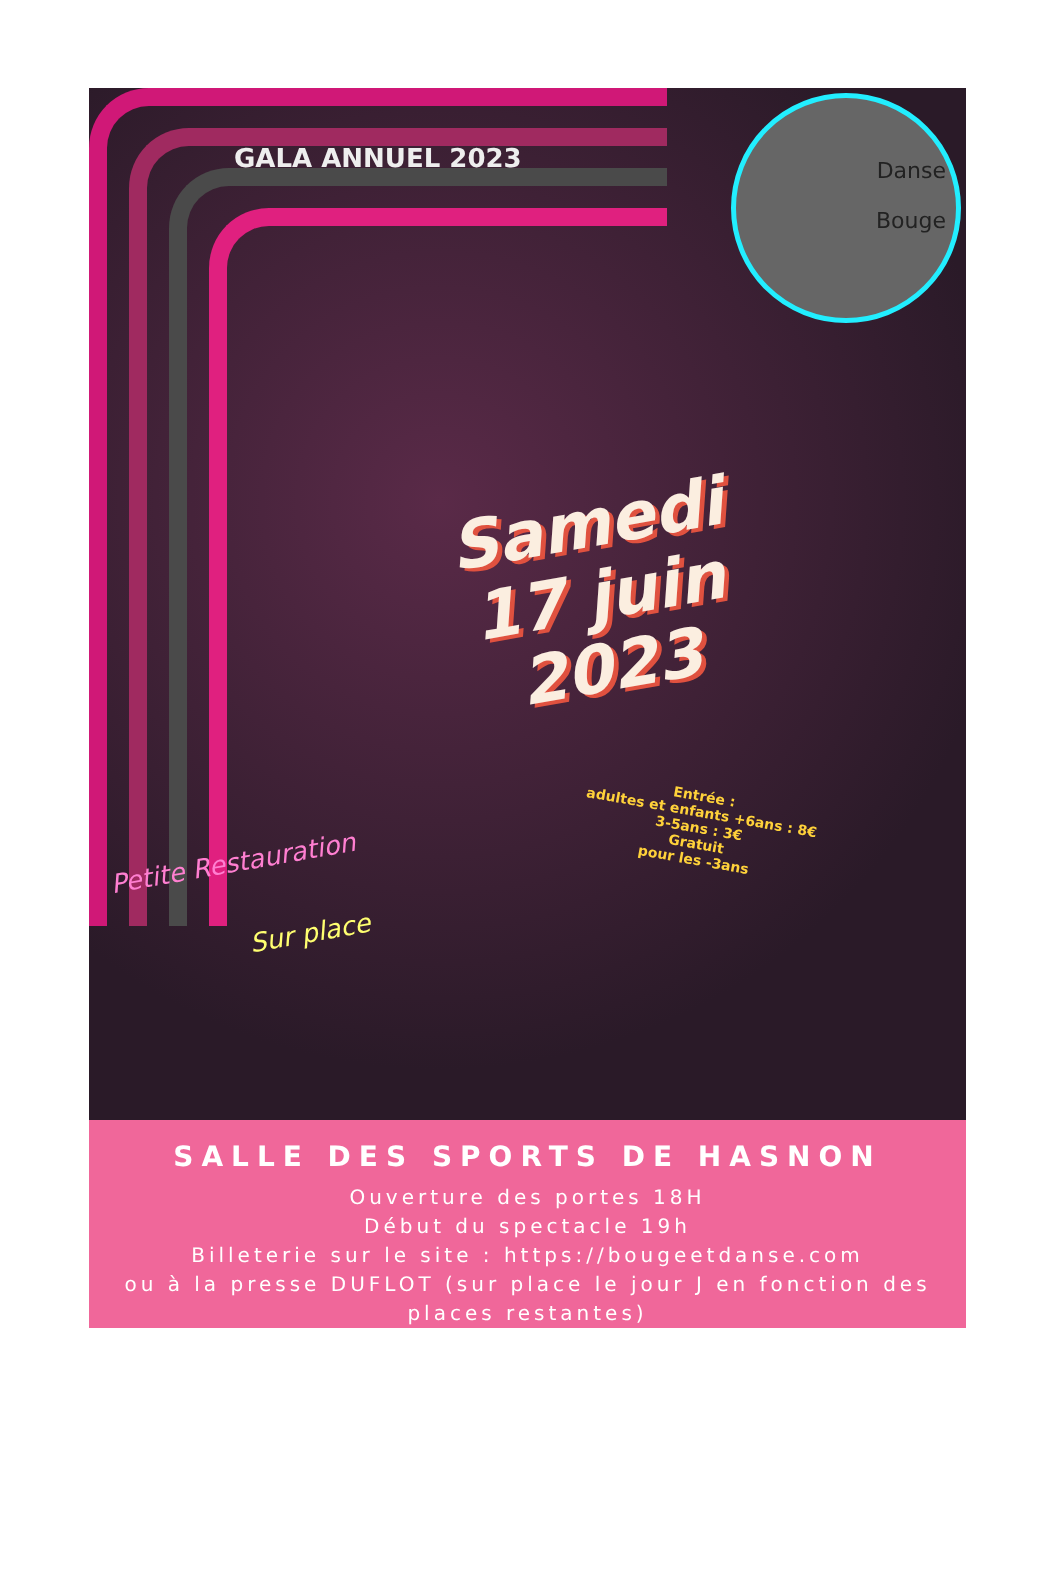GALA ANNUEL 2023
Danse
Bouge
Samedi
17 juin 2023
Entrée :
adultes et enfants +6ans : 8€
3-5ans : 3€
Gratuit
pour les -3ans
Petite Restauration
Sur place
SALLE DES SPORTS DE HASNON
Ouverture des portes 18H
Début du spectacle 19h
Billeterie sur le site : https://bougeetdanse.com
ou à la presse DUFLOT (sur place le jour J en fonction des places restantes)